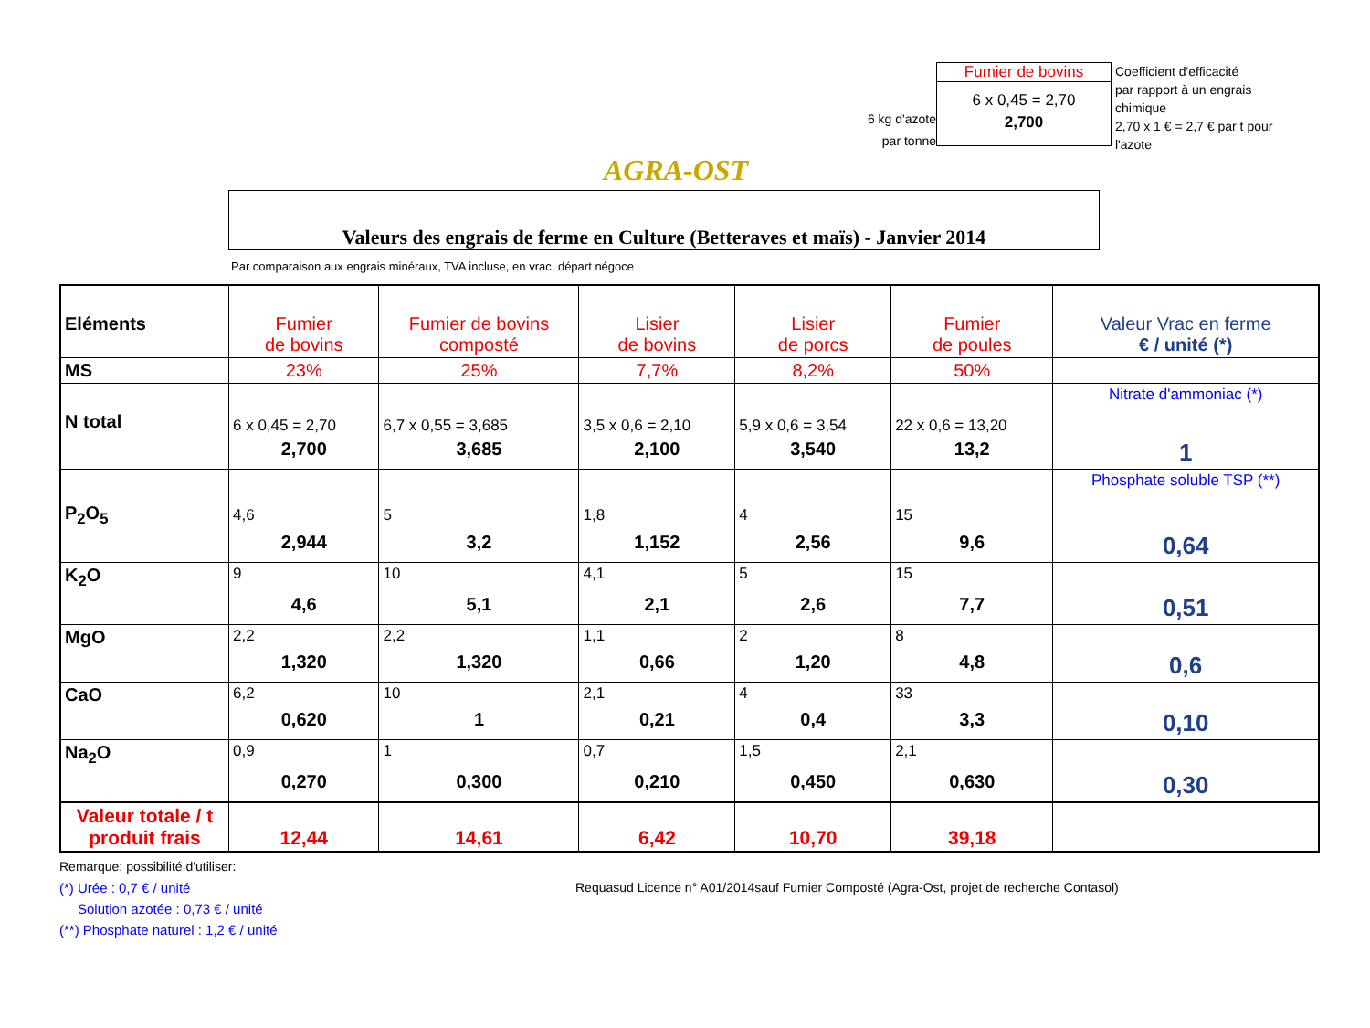AGRA-OST
6 kg d'azote
par tonne
Fumier de bovins
6 x 0,45 = 2,70
2,700
Coefficient d'efficacité
par rapport à un engrais
chimique
2,70 x 1 € = 2,7 € par t pour
l'azote
Valeurs des engrais de ferme en Culture (Betteraves et maïs) - Janvier 2014
Par comparaison aux engrais minéraux, TVA incluse, en vrac, départ négoce
| Eléments | Fumier de bovins | Fumier de bovins composté | Lisier de bovins | Lisier de porcs | Fumier de poules | Valeur Vrac en ferme € / unité (*) |
| MS | 23% | 25% | 7,7% | 8,2% | 50% | |
| N total | 6 x 0,45 = 2,70 | 6,7 x 0,55 = 3,685 | 3,5 x 0,6 = 2,10 | 5,9 x 0,6 = 3,54 | 22 x 0,6 = 13,20 | Nitrate d'ammoniac (*) |
| | 2,700 | 3,685 | 2,100 | 3,540 | 13,2 | 1 |
| P<sub>2</sub>O<sub>5</sub> | 4,6 | 5 | 1,8 | 4 | 15 | Phosphate soluble TSP (**) |
| | 2,944 | 3,2 | 1,152 | 2,56 | 9,6 | 0,64 |
| K<sub>2</sub>O | 9 | 10 | 4,1 | 5 | 15 | |
| | 4,6 | 5,1 | 2,1 | 2,6 | 7,7 | 0,51 |
| MgO | 2,2 | 2,2 | 1,1 | 2 | 8 | |
| | 1,320 | 1,320 | 0,66 | 1,20 | 4,8 | 0,6 |
| CaO | 6,2 | 10 | 2,1 | 4 | 33 | |
| | 0,620 | 1 | 0,21 | 0,4 | 3,3 | 0,10 |
| Na<sub>2</sub>O | 0,9 | 1 | 0,7 | 1,5 | 2,1 | |
| | 0,270 | 0,300 | 0,210 | 0,450 | 0,630 | 0,30 |
| Valeur totale / t produit frais | 12,44 | 14,61 | 6,42 | 10,70 | 39,18 | |
Remarque: possibilité d'utiliser:
(*) Urée : 0,7 € / unité Requasud Licence n° A01/2014sauf Fumier Composté (Agra-Ost, projet de recherche Contasol)
Solution azotée : 0,73 € / unité
(**) Phosphate naturel : 1,2 € / unité